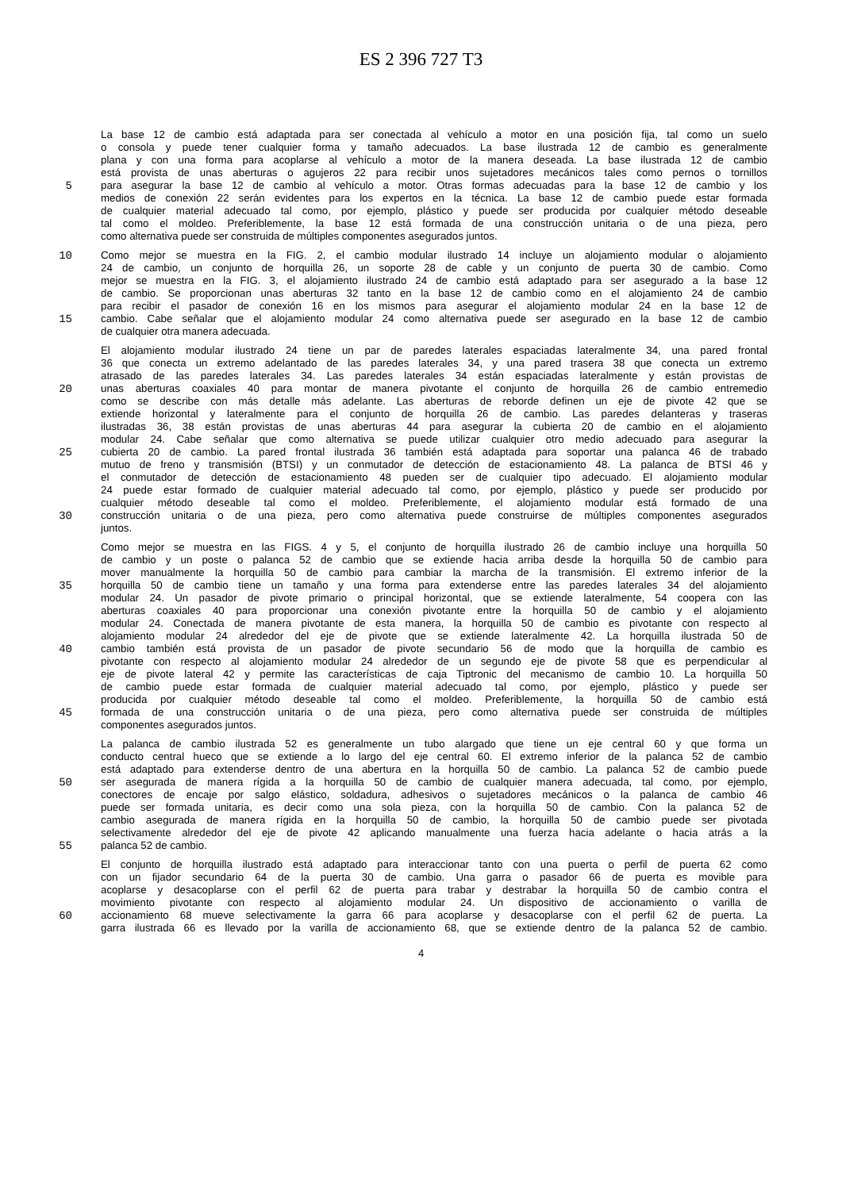ES 2 396 727 T3
La base 12 de cambio está adaptada para ser conectada al vehículo a motor en una posición fija, tal como un suelo
o consola y puede tener cualquier forma y tamaño adecuados. La base ilustrada 12 de cambio es generalmente
plana y con una forma para acoplarse al vehículo a motor de la manera deseada. La base ilustrada 12 de cambio
está provista de unas aberturas o agujeros 22 para recibir unos sujetadores mecánicos tales como pernos o tornillos
5 para asegurar la base 12 de cambio al vehículo a motor. Otras formas adecuadas para la base 12 de cambio y los
medios de conexión 22 serán evidentes para los expertos en la técnica. La base 12 de cambio puede estar formada
de cualquier material adecuado tal como, por ejemplo, plástico y puede ser producida por cualquier método deseable
tal como el moldeo. Preferiblemente, la base 12 está formada de una construcción unitaria o de una pieza, pero
como alternativa puede ser construida de múltiples componentes asegurados juntos.
10 Como mejor se muestra en la FIG. 2, el cambio modular ilustrado 14 incluye un alojamiento modular o alojamiento
24 de cambio, un conjunto de horquilla 26, un soporte 28 de cable y un conjunto de puerta 30 de cambio. Como
mejor se muestra en la FIG. 3, el alojamiento ilustrado 24 de cambio está adaptado para ser asegurado a la base 12
de cambio. Se proporcionan unas aberturas 32 tanto en la base 12 de cambio como en el alojamiento 24 de cambio
para recibir el pasador de conexión 16 en los mismos para asegurar el alojamiento modular 24 en la base 12 de
15 cambio. Cabe señalar que el alojamiento modular 24 como alternativa puede ser asegurado en la base 12 de cambio
de cualquier otra manera adecuada.
El alojamiento modular ilustrado 24 tiene un par de paredes laterales espaciadas lateralmente 34, una pared frontal
36 que conecta un extremo adelantado de las paredes laterales 34, y una pared trasera 38 que conecta un extremo
atrasado de las paredes laterales 34. Las paredes laterales 34 están espaciadas lateralmente y están provistas de
20 unas aberturas coaxiales 40 para montar de manera pivotante el conjunto de horquilla 26 de cambio entremedio
como se describe con más detalle más adelante. Las aberturas de reborde definen un eje de pivote 42 que se
extiende horizontal y lateralmente para el conjunto de horquilla 26 de cambio. Las paredes delanteras y traseras
ilustradas 36, 38 están provistas de unas aberturas 44 para asegurar la cubierta 20 de cambio en el alojamiento
modular 24. Cabe señalar que como alternativa se puede utilizar cualquier otro medio adecuado para asegurar la
25 cubierta 20 de cambio. La pared frontal ilustrada 36 también está adaptada para soportar una palanca 46 de trabado
mutuo de freno y transmisión (BTSI) y un conmutador de detección de estacionamiento 48. La palanca de BTSI 46 y
el conmutador de detección de estacionamiento 48 pueden ser de cualquier tipo adecuado. El alojamiento modular
24 puede estar formado de cualquier material adecuado tal como, por ejemplo, plástico y puede ser producido por
cualquier método deseable tal como el moldeo. Preferiblemente, el alojamiento modular está formado de una
30 construcción unitaria o de una pieza, pero como alternativa puede construirse de múltiples componentes asegurados
juntos.
Como mejor se muestra en las FIGS. 4 y 5, el conjunto de horquilla ilustrado 26 de cambio incluye una horquilla 50
de cambio y un poste o palanca 52 de cambio que se extiende hacia arriba desde la horquilla 50 de cambio para
mover manualmente la horquilla 50 de cambio para cambiar la marcha de la transmisión. El extremo inferior de la
35 horquilla 50 de cambio tiene un tamaño y una forma para extenderse entre las paredes laterales 34 del alojamiento
modular 24. Un pasador de pivote primario o principal horizontal, que se extiende lateralmente, 54 coopera con las
aberturas coaxiales 40 para proporcionar una conexión pivotante entre la horquilla 50 de cambio y el alojamiento
modular 24. Conectada de manera pivotante de esta manera, la horquilla 50 de cambio es pivotante con respecto al
alojamiento modular 24 alrededor del eje de pivote que se extiende lateralmente 42. La horquilla ilustrada 50 de
40 cambio también está provista de un pasador de pivote secundario 56 de modo que la horquilla de cambio es
pivotante con respecto al alojamiento modular 24 alrededor de un segundo eje de pivote 58 que es perpendicular al
eje de pivote lateral 42 y permite las características de caja Tiptronic del mecanismo de cambio 10. La horquilla 50
de cambio puede estar formada de cualquier material adecuado tal como, por ejemplo, plástico y puede ser
producida por cualquier método deseable tal como el moldeo. Preferiblemente, la horquilla 50 de cambio está
45 formada de una construcción unitaria o de una pieza, pero como alternativa puede ser construida de múltiples
componentes asegurados juntos.
La palanca de cambio ilustrada 52 es generalmente un tubo alargado que tiene un eje central 60 y que forma un
conducto central hueco que se extiende a lo largo del eje central 60. El extremo inferior de la palanca 52 de cambio
está adaptado para extenderse dentro de una abertura en la horquilla 50 de cambio. La palanca 52 de cambio puede
50 ser asegurada de manera rígida a la horquilla 50 de cambio de cualquier manera adecuada, tal como, por ejemplo,
conectores de encaje por salgo elástico, soldadura, adhesivos o sujetadores mecánicos o la palanca de cambio 46
puede ser formada unitaria, es decir como una sola pieza, con la horquilla 50 de cambio. Con la palanca 52 de
cambio asegurada de manera rígida en la horquilla 50 de cambio, la horquilla 50 de cambio puede ser pivotada
selectivamente alrededor del eje de pivote 42 aplicando manualmente una fuerza hacia adelante o hacia atrás a la
55 palanca 52 de cambio.
El conjunto de horquilla ilustrado está adaptado para interaccionar tanto con una puerta o perfil de puerta 62 como
con un fijador secundario 64 de la puerta 30 de cambio. Una garra o pasador 66 de puerta es movible para
acoplarse y desacoplarse con el perfil 62 de puerta para trabar y destrabar la horquilla 50 de cambio contra el
movimiento pivotante con respecto al alojamiento modular 24. Un dispositivo de accionamiento o varilla de
60 accionamiento 68 mueve selectivamente la garra 66 para acoplarse y desacoplarse con el perfil 62 de puerta. La
garra ilustrada 66 es llevado por la varilla de accionamiento 68, que se extiende dentro de la palanca 52 de cambio.
4